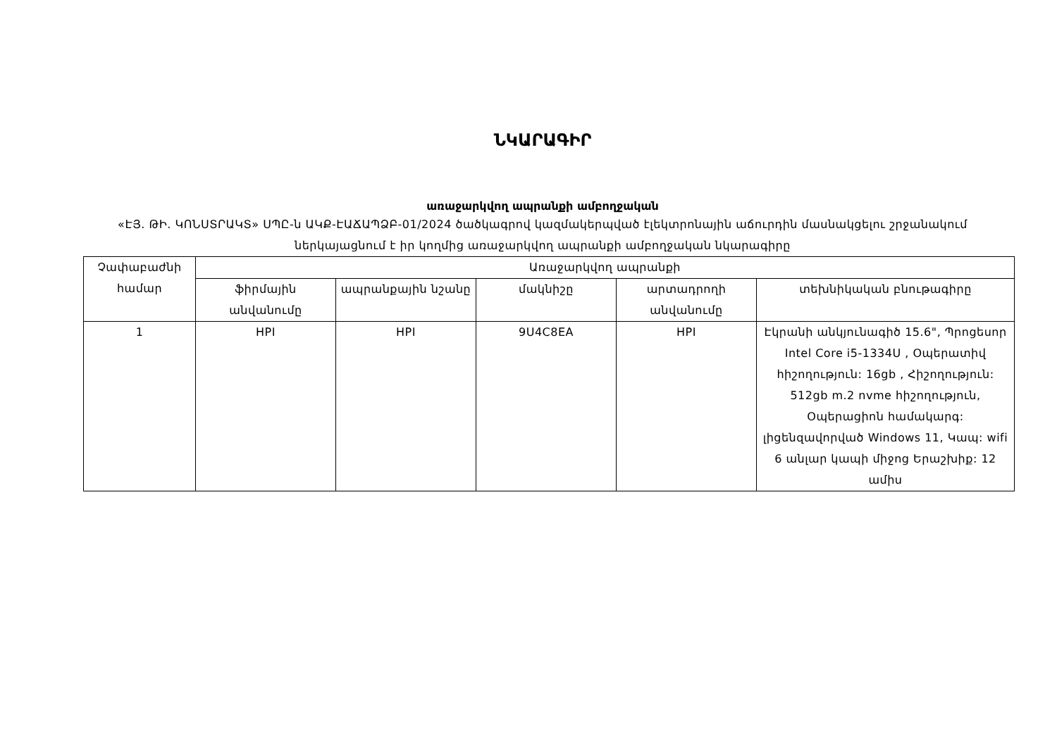ՆԿԱՐԱԳԻՐ
առաջարկվող ապրանքի ամբողջական
«ԷՅ. ԹԻ. ԿՈՆՍՏՐԱԿՏ» ՍՊԸ-ն ԱԿՔ-ԷԱՃԱՊՁԲ-01/2024 ծածկագրով կազմակերպված էլեկտրոնային աճուրդին մասնակցելու շրջանակում ներկայացնում է իր կողմից առաջարկվող ապրանքի ամբողջական նկարագիրը
| Չափաբաժնի համար | Առաջարկվող ապրանքի | | | | |
| --- | --- | --- | --- | --- | --- |
| | ֆիրմային անվանումը | ապրանքային նշանը | մակնիշը | արտադրողի անվանումը | տեխնիկական բնութագիրը |
| 1 | HPI | HPI | 9U4C8EA | HPI | Էկրանի անկյունագիծ 15.6", Պրոցեսոր Intel Core i5-1334U , Օպերատիվ հիշողություն: 16gb , Հիշողություն: 512gb m.2 nvme հիշողություն, Օպերացիոն համակարգ: լիցենզավորված Windows 11, Կապ: wifi 6 անլար կապի միջոց Երաշխիք: 12 ամիս |